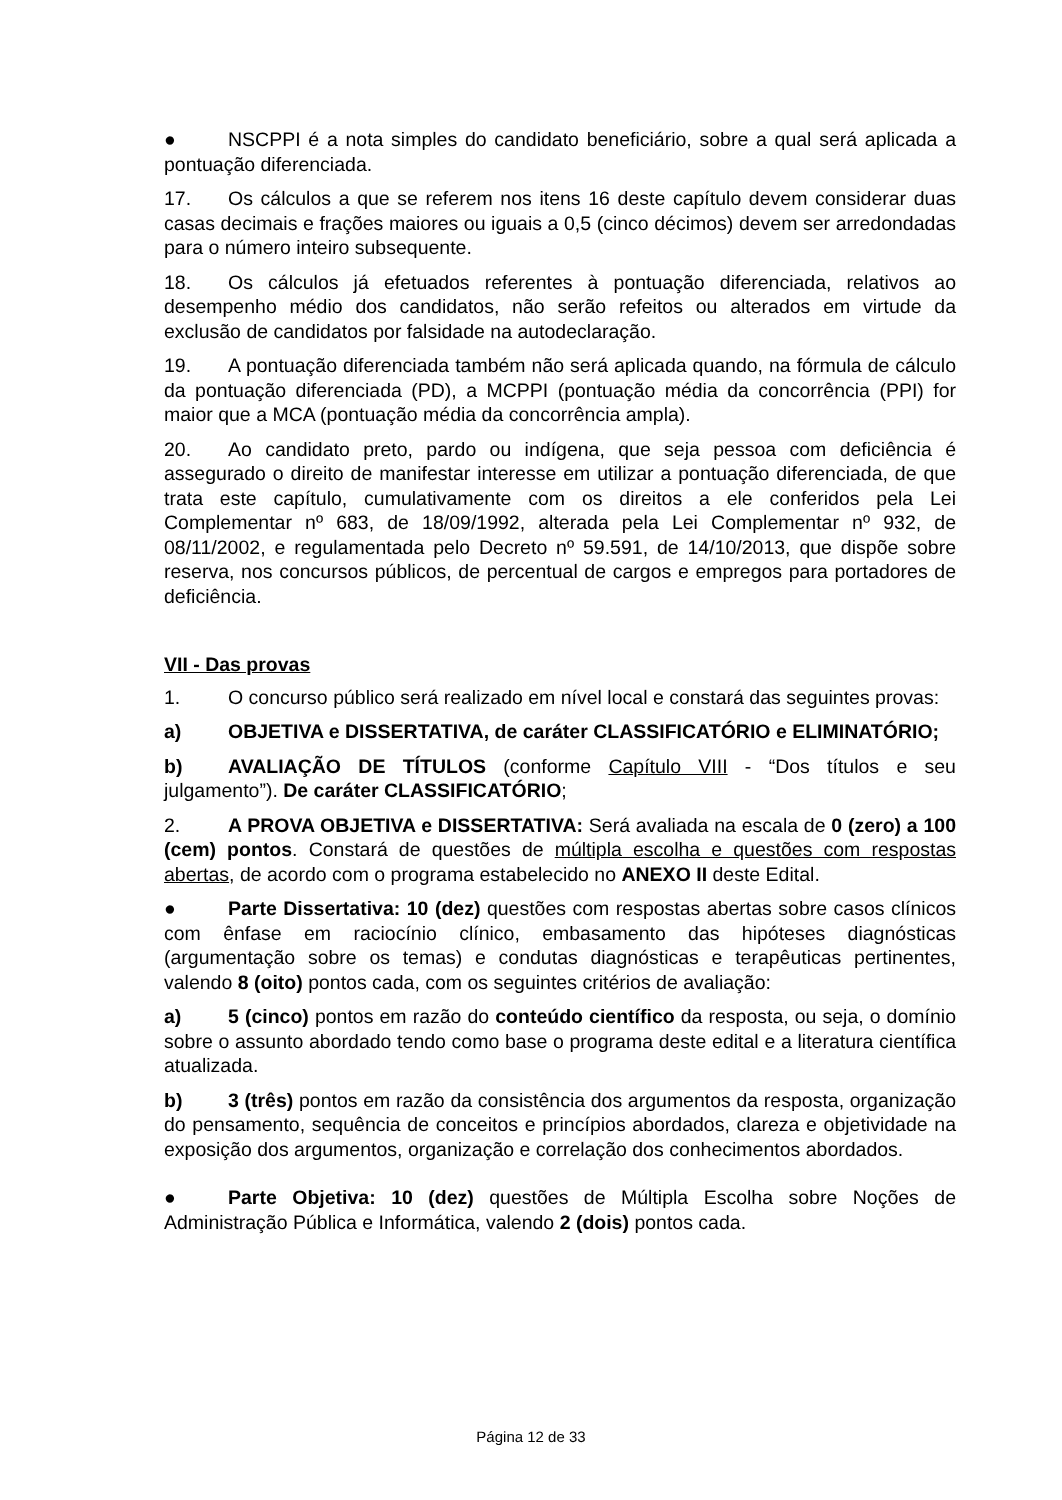● NSCPPI é a nota simples do candidato beneficiário, sobre a qual será aplicada a pontuação diferenciada.
17. Os cálculos a que se referem nos itens 16 deste capítulo devem considerar duas casas decimais e frações maiores ou iguais a 0,5 (cinco décimos) devem ser arredondadas para o número inteiro subsequente.
18. Os cálculos já efetuados referentes à pontuação diferenciada, relativos ao desempenho médio dos candidatos, não serão refeitos ou alterados em virtude da exclusão de candidatos por falsidade na autodeclaração.
19. A pontuação diferenciada também não será aplicada quando, na fórmula de cálculo da pontuação diferenciada (PD), a MCPPI (pontuação média da concorrência (PPI) for maior que a MCA (pontuação média da concorrência ampla).
20. Ao candidato preto, pardo ou indígena, que seja pessoa com deficiência é assegurado o direito de manifestar interesse em utilizar a pontuação diferenciada, de que trata este capítulo, cumulativamente com os direitos a ele conferidos pela Lei Complementar nº 683, de 18/09/1992, alterada pela Lei Complementar nº 932, de 08/11/2002, e regulamentada pelo Decreto nº 59.591, de 14/10/2013, que dispõe sobre reserva, nos concursos públicos, de percentual de cargos e empregos para portadores de deficiência.
VII - Das provas
1. O concurso público será realizado em nível local e constará das seguintes provas:
a) OBJETIVA e DISSERTATIVA, de caráter CLASSIFICATÓRIO e ELIMINATÓRIO;
b) AVALIAÇÃO DE TÍTULOS (conforme Capítulo VIII - “Dos títulos e seu julgamento”). De caráter CLASSIFICATÓRIO;
2. A PROVA OBJETIVA e DISSERTATIVA: Será avaliada na escala de 0 (zero) a 100 (cem) pontos. Constará de questões de múltipla escolha e questões com respostas abertas, de acordo com o programa estabelecido no ANEXO II deste Edital.
● Parte Dissertativa: 10 (dez) questões com respostas abertas sobre casos clínicos com ênfase em raciocínio clínico, embasamento das hipóteses diagnósticas (argumentação sobre os temas) e condutas diagnósticas e terapêuticas pertinentes, valendo 8 (oito) pontos cada, com os seguintes critérios de avaliação:
a) 5 (cinco) pontos em razão do conteúdo científico da resposta, ou seja, o domínio sobre o assunto abordado tendo como base o programa deste edital e a literatura científica atualizada.
b) 3 (três) pontos em razão da consistência dos argumentos da resposta, organização do pensamento, sequência de conceitos e princípios abordados, clareza e objetividade na exposição dos argumentos, organização e correlação dos conhecimentos abordados.
● Parte Objetiva: 10 (dez) questões de Múltipla Escolha sobre Noções de Administração Pública e Informática, valendo 2 (dois) pontos cada.
Página 12 de 33